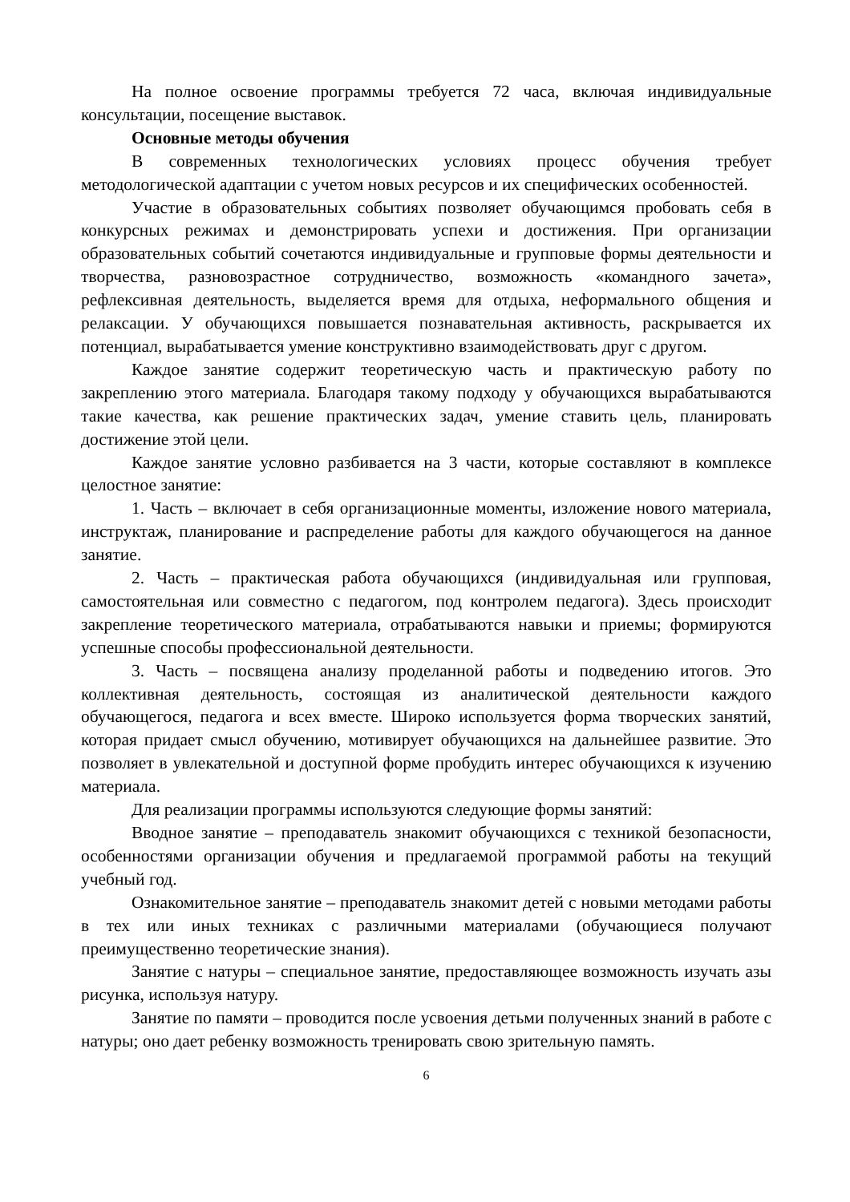На полное освоение программы требуется 72 часа, включая индивидуальные консультации, посещение выставок.
Основные методы обучения
В современных технологических условиях процесс обучения требует методологической адаптации с учетом новых ресурсов и их специфических особенностей.
Участие в образовательных событиях позволяет обучающимся пробовать себя в конкурсных режимах и демонстрировать успехи и достижения. При организации образовательных событий сочетаются индивидуальные и групповые формы деятельности и творчества, разновозрастное сотрудничество, возможность «командного зачета», рефлексивная деятельность, выделяется время для отдыха, неформального общения и релаксации. У обучающихся повышается познавательная активность, раскрывается их потенциал, вырабатывается умение конструктивно взаимодействовать друг с другом.
Каждое занятие содержит теоретическую часть и практическую работу по закреплению этого материала. Благодаря такому подходу у обучающихся вырабатываются такие качества, как решение практических задач, умение ставить цель, планировать достижение этой цели.
Каждое занятие условно разбивается на 3 части, которые составляют в комплексе целостное занятие:
1. Часть – включает в себя организационные моменты, изложение нового материала, инструктаж, планирование и распределение работы для каждого обучающегося на данное занятие.
2. Часть – практическая работа обучающихся (индивидуальная или групповая, самостоятельная или совместно с педагогом, под контролем педагога). Здесь происходит закрепление теоретического материала, отрабатываются навыки и приемы; формируются успешные способы профессиональной деятельности.
3. Часть – посвящена анализу проделанной работы и подведению итогов. Это коллективная деятельность, состоящая из аналитической деятельности каждого обучающегося, педагога и всех вместе. Широко используется форма творческих занятий, которая придает смысл обучению, мотивирует обучающихся на дальнейшее развитие. Это позволяет в увлекательной и доступной форме пробудить интерес обучающихся к изучению материала.
Для реализации программы используются следующие формы занятий:
Вводное занятие – преподаватель знакомит обучающихся с техникой безопасности, особенностями организации обучения и предлагаемой программой работы на текущий учебный год.
Ознакомительное занятие – преподаватель знакомит детей с новыми методами работы в тех или иных техниках с различными материалами (обучающиеся получают преимущественно теоретические знания).
Занятие с натуры – специальное занятие, предоставляющее возможность изучать азы рисунка, используя натуру.
Занятие по памяти – проводится после усвоения детьми полученных знаний в работе с натуры; оно дает ребенку возможность тренировать свою зрительную память.
6